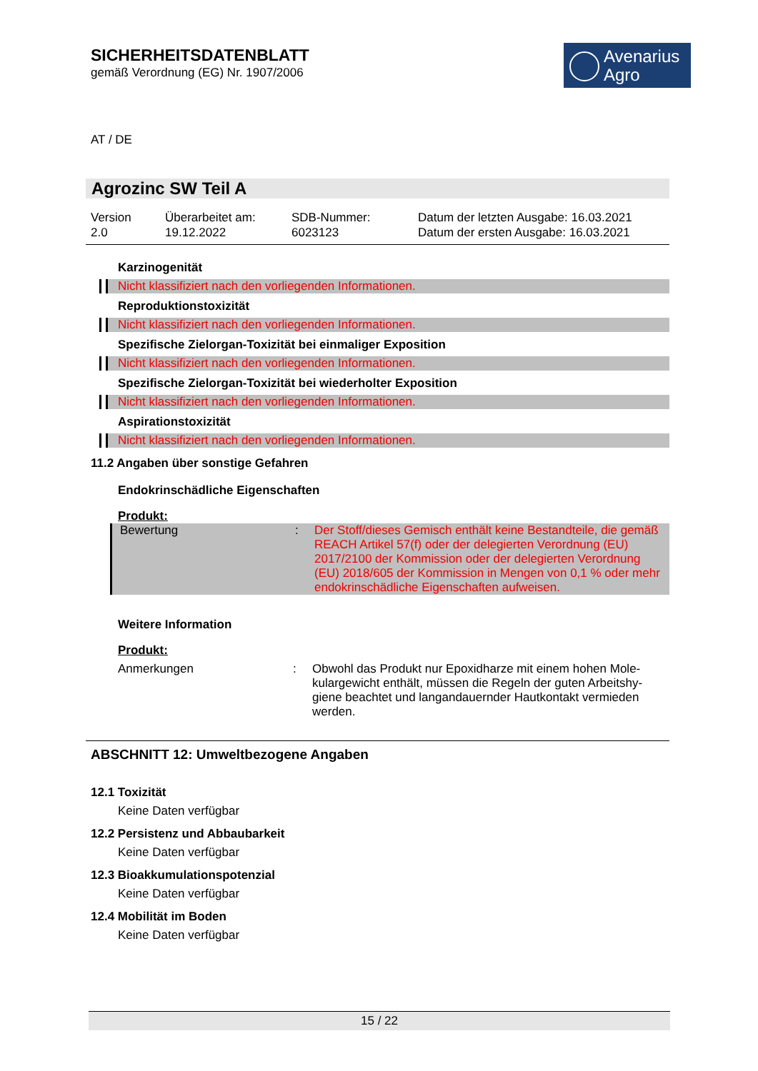SICHERHEITSDATENBLATT
gemäß Verordnung (EG) Nr. 1907/2006
Avenarius
Agro
AT / DE
Agrozinc SW Teil A
Version
2.0
Überarbeitet am:
19.12.2022
SDB-Nummer:
6023123
Datum der letzten Ausgabe: 16.03.2021
Datum der ersten Ausgabe: 16.03.2021
Karzinogenität
Nicht klassifiziert nach den vorliegenden Informationen.
Reproduktionstoxizität
Nicht klassifiziert nach den vorliegenden Informationen.
Spezifische Zielorgan-Toxizität bei einmaliger Exposition
Nicht klassifiziert nach den vorliegenden Informationen.
Spezifische Zielorgan-Toxizität bei wiederholter Exposition
Nicht klassifiziert nach den vorliegenden Informationen.
Aspirationstoxizität
Nicht klassifiziert nach den vorliegenden Informationen.
11.2 Angaben über sonstige Gefahren
Endokrinschädliche Eigenschaften
Produkt:
Bewertung : Der Stoff/dieses Gemisch enthält keine Bestandteile, die ge­mäß REACH Artikel 57(f) oder der delegierten Verordnung (EU) 2017/2100 der Kommission oder der delegierten Verord­nung (EU) 2018/605 der Kommission in Mengen von 0,1 % oder mehr endokrinschädliche Eigenschaften aufweisen.
Weitere Information
Produkt:
Anmerkungen : Obwohl das Produkt nur Epoxidharze mit einem hohen Mole­kulargewicht enthält, müssen die Regeln der guten Arbeitshy­giene beachtet und langandauernder Hautkontakt vermieden werden.
ABSCHNITT 12: Umweltbezogene Angaben
12.1 Toxizität
Keine Daten verfügbar
12.2 Persistenz und Abbaubarkeit
Keine Daten verfügbar
12.3 Bioakkumulationspotenzial
Keine Daten verfügbar
12.4 Mobilität im Boden
Keine Daten verfügbar
15 / 22